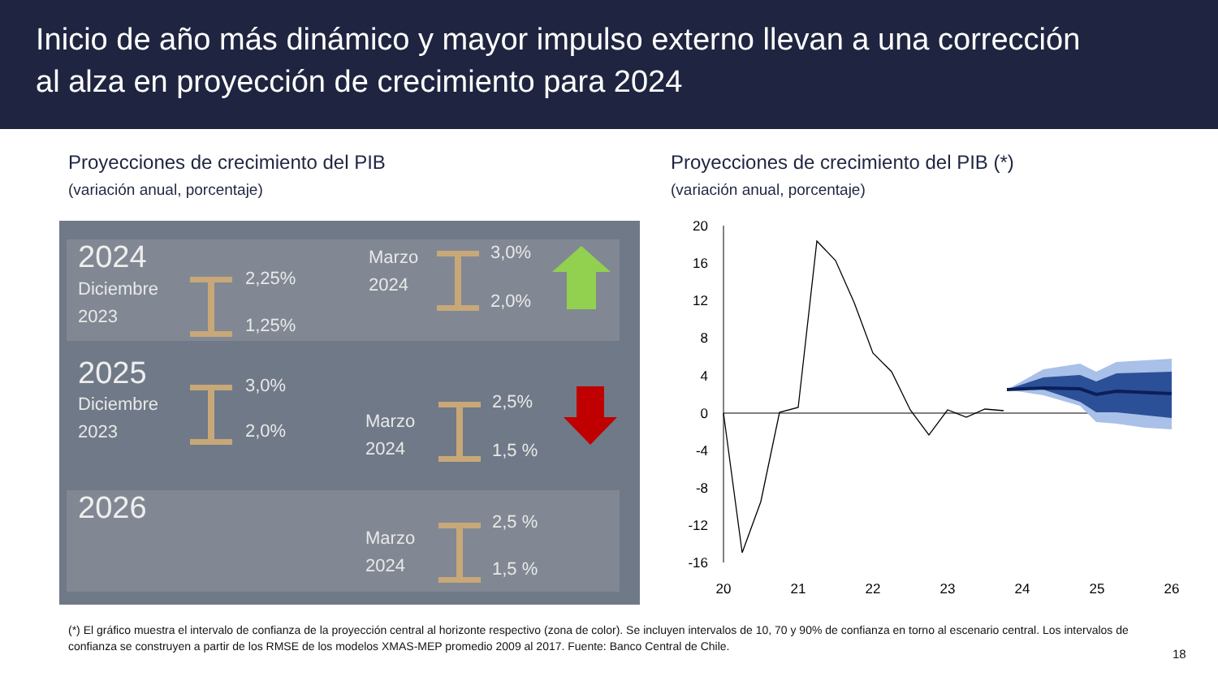Inicio de año más dinámico y mayor impulso externo llevan a una corrección
al alza en proyección de crecimiento para 2024
Proyecciones de crecimiento del PIB
(variación anual, porcentaje)
Proyecciones de crecimiento del PIB (*)
(variación anual, porcentaje)
2024
Diciembre
2023
2,25%
1,25%
Marzo
2024
3,0%
2,0%
2025
Diciembre
2023
3,0%
2,0%
Marzo
2024
2,5%
1,5 %
2026
Marzo
2024
2,5 %
1,5 %
20
16
12
8
4
0
-4
-8
-12
-16
20
21
22
23
24
25
26
(*) El gráfico muestra el intervalo de confianza de la proyección central al horizonte respectivo (zona de color). Se incluyen intervalos de 10, 70 y 90% de confianza en torno al escenario central. Los intervalos de confianza se construyen a partir de los RMSE de los modelos XMAS-MEP promedio 2009 al 2017. Fuente: Banco Central de Chile.
18